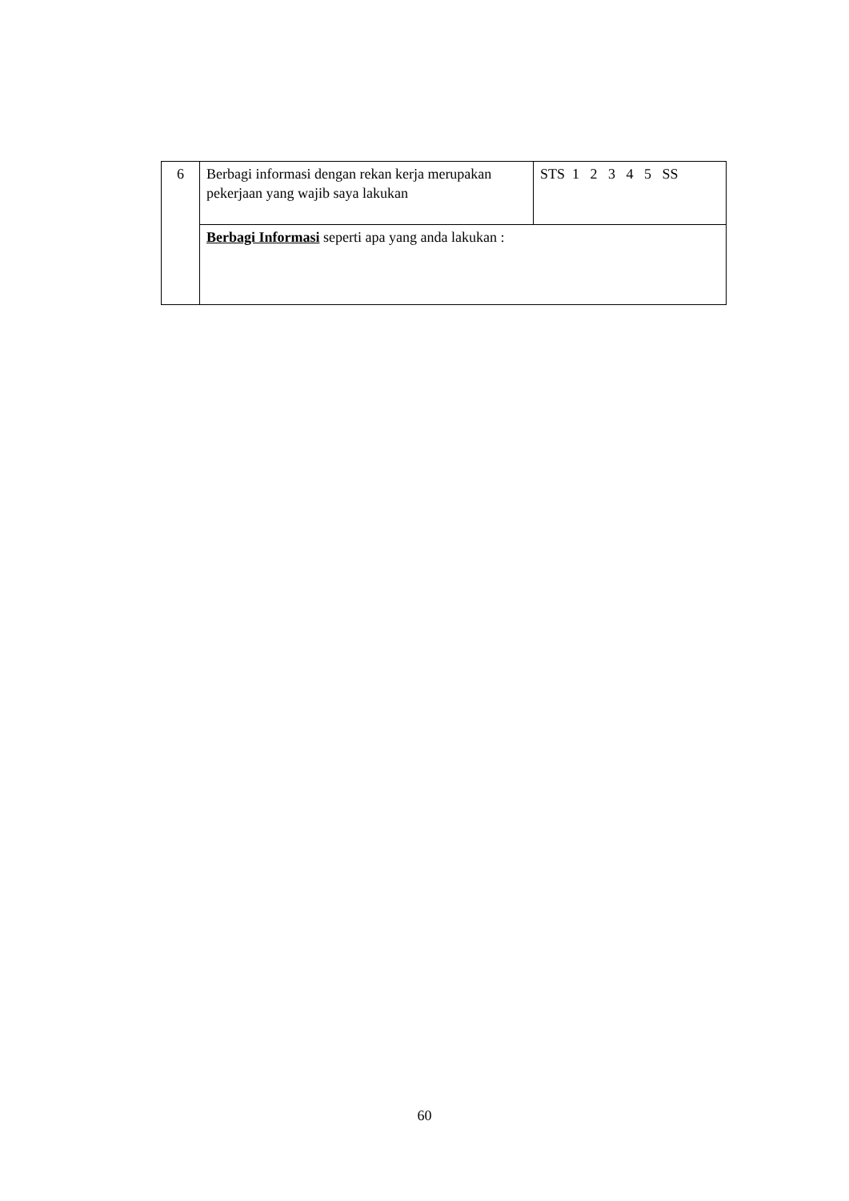| 6 | Berbagi informasi dengan rekan kerja merupakan pekerjaan yang wajib saya lakukan | STS 1 2 3 4 5 SS |
| | Berbagi Informasi seperti apa yang anda lakukan : | |
60